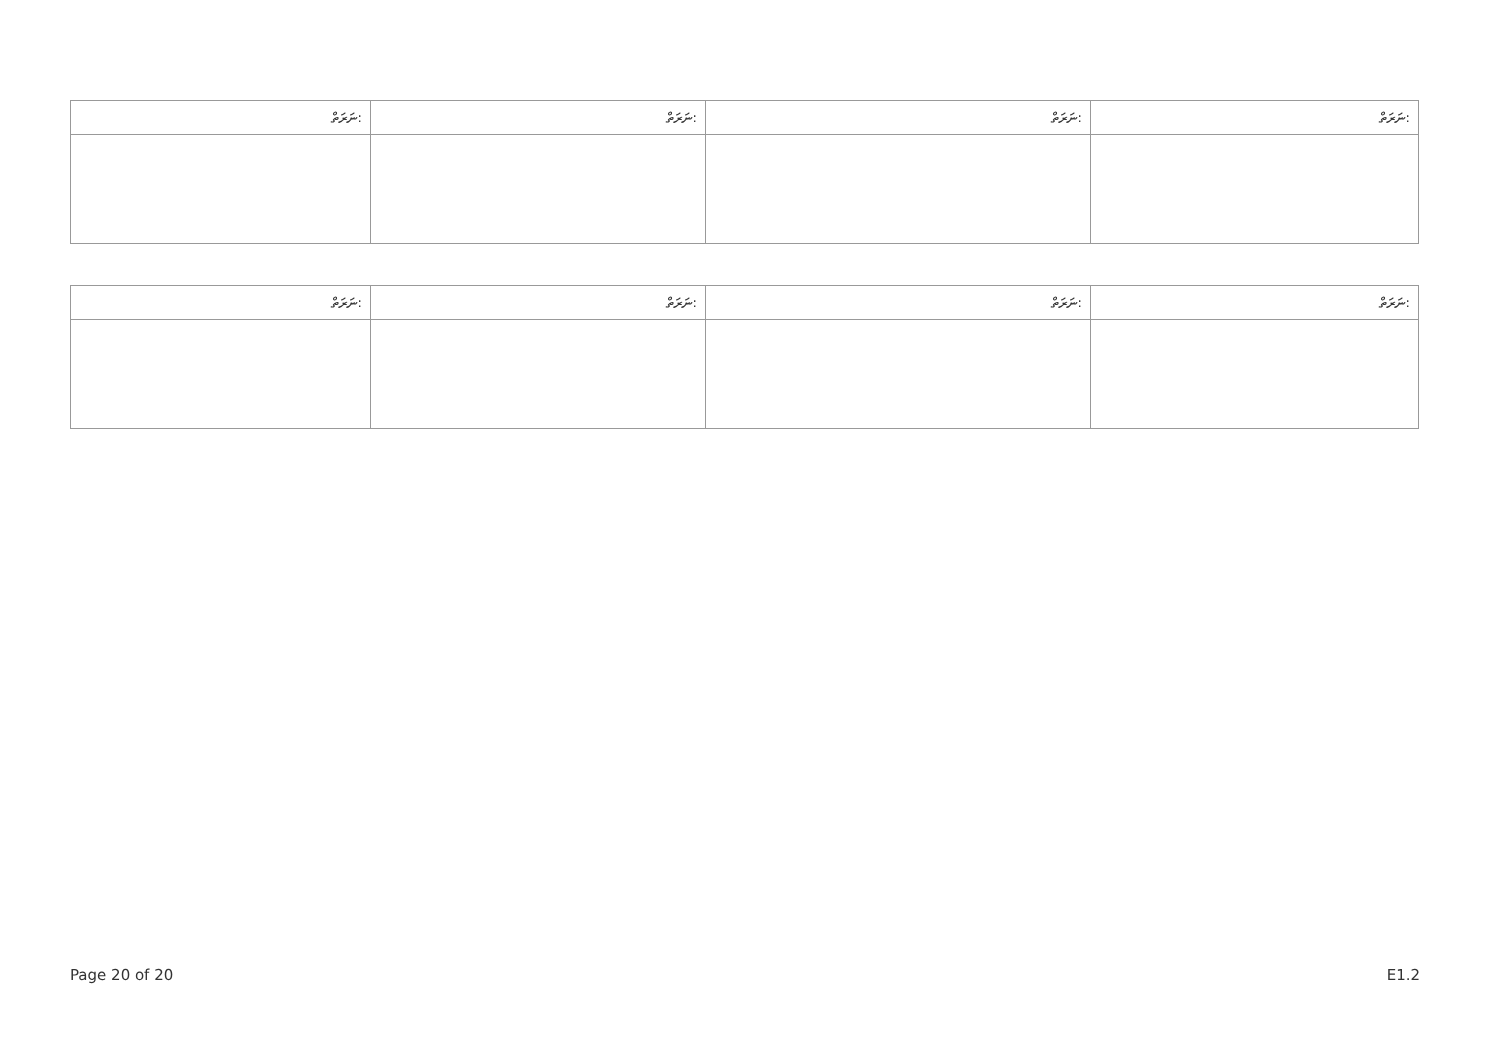| ނަރަތް: | ނަރަތް: | ނަރަތް: | ނަރަތް: |
| ނަރަތް: | ނަރަތް: | ނަރަތް: | ނަރަތް: |
Page 20 of 20 E1.2